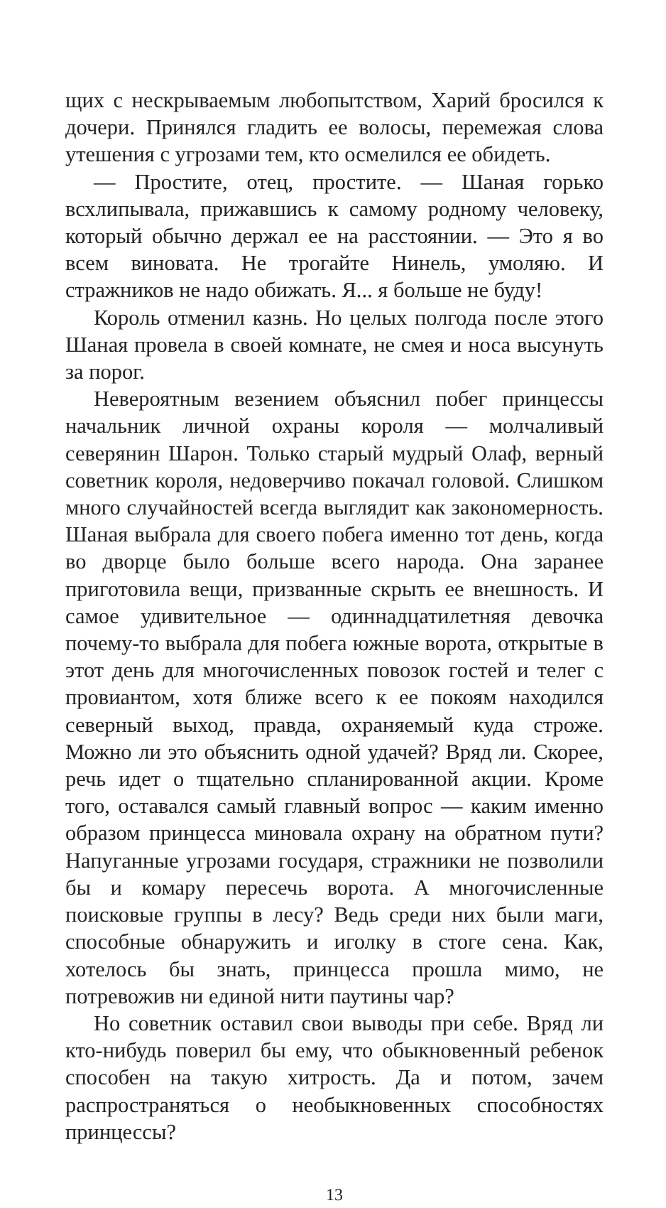щих с нескрываемым любопытством, Харий бросился к дочери. Принялся гладить ее волосы, перемежая слова утешения с угрозами тем, кто осмелился ее обидеть.
— Простите, отец, простите. — Шаная горько всхлипывала, прижавшись к самому родному человеку, который обычно держал ее на расстоянии. — Это я во всем виновата. Не трогайте Нинель, умоляю. И стражников не надо обижать. Я... я больше не буду!
Король отменил казнь. Но целых полгода после этого Шаная провела в своей комнате, не смея и носа высунуть за порог.
Невероятным везением объяснил побег принцессы начальник личной охраны короля — молчаливый северянин Шарон. Только старый мудрый Олаф, верный советник короля, недоверчиво покачал головой. Слишком много случайностей всегда выглядит как закономерность. Шаная выбрала для своего побега именно тот день, когда во дворце было больше всего народа. Она заранее приготовила вещи, призванные скрыть ее внешность. И самое удивительное — одиннадцатилетняя девочка почему-то выбрала для побега южные ворота, открытые в этот день для многочисленных повозок гостей и телег с провиантом, хотя ближе всего к ее покоям находился северный выход, правда, охраняемый куда строже. Можно ли это объяснить одной удачей? Вряд ли. Скорее, речь идет о тщательно спланированной акции. Кроме того, оставался самый главный вопрос — каким именно образом принцесса миновала охрану на обратном пути? Напуганные угрозами государя, стражники не позволили бы и комару пересечь ворота. А многочисленные поисковые группы в лесу? Ведь среди них были маги, способные обнаружить и иголку в стоге сена. Как, хотелось бы знать, принцесса прошла мимо, не потревожив ни единой нити паутины чар?
Но советник оставил свои выводы при себе. Вряд ли кто-нибудь поверил бы ему, что обыкновенный ребенок способен на такую хитрость. Да и потом, зачем распространяться о необыкновенных способностях принцессы?
13